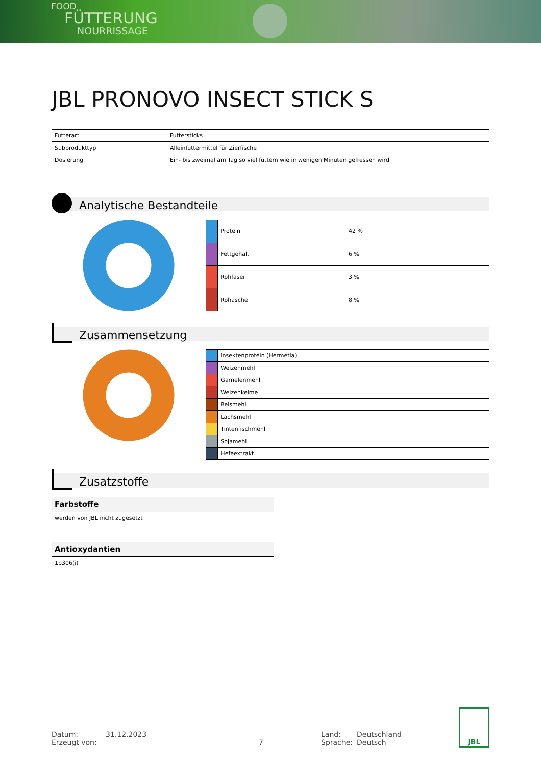FOOD
FÜTTERUNG
NOURRISSAGE
JBL PRONOVO INSECT STICK S
| Futterart | Futtersticks |
| Subprodukttyp | Alleinfuttermittel für Zierfische |
| Dosierung | Ein- bis zweimal am Tag so viel füttern wie in wenigen Minuten gefressen wird |
Analytische Bestandteile
| | Protein | 42 % |
| | Fettgehalt | 6 % |
| | Rohfaser | 3 % |
| | Rohasche | 8 % |
Zusammensetzung
| | Insektenprotein (Hermetia) |
| | Weizenmehl |
| | Garnelenmehl |
| | Weizenkeime |
| | Reismehl |
| | Lachsmehl |
| | Tintenfischmehl |
| | Sojamehl |
| | Hefeextrakt |
Zusatzstoffe
| Farbstoffe |
| werden von JBL nicht zugesetzt |
| Antioxydantien |
| 1b306(i) |
Datum:
Erzeugt von:
31.12.2023
7 Land:
Sprache:
Deutschland
Deutsch
JBL